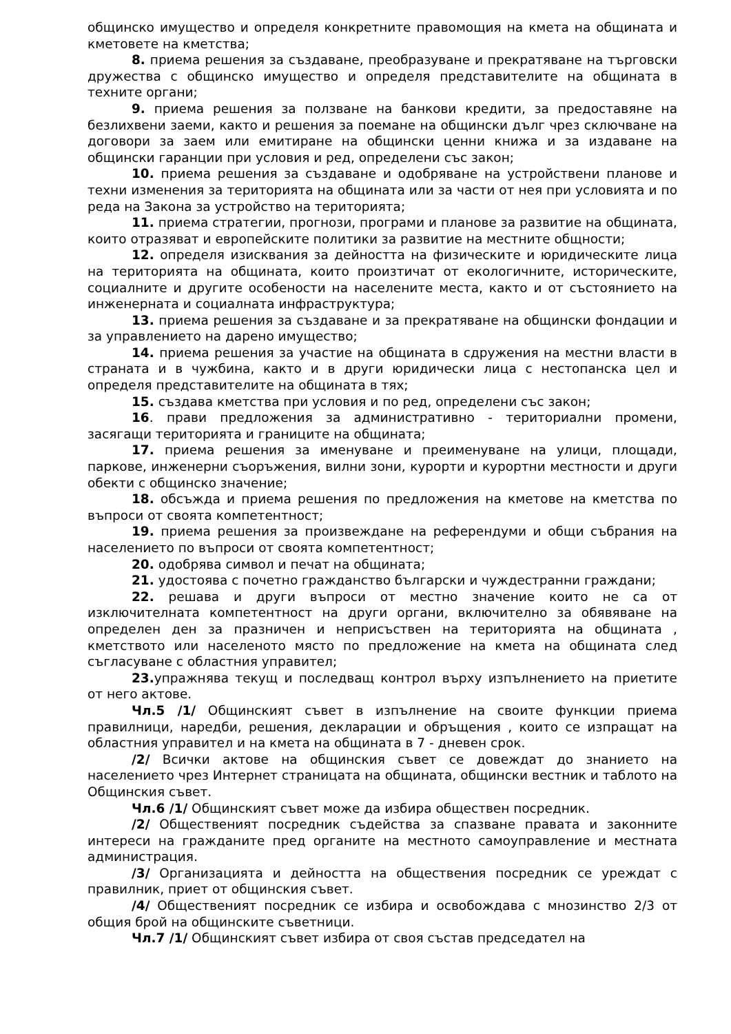общинско имущество и определя конкретните правомощия на кмета на общината и кметовете на кметства;
8. приема решения за създаване, преобразуване и прекратяване на търговски дружества с общинско имущество и определя представителите на общината в техните органи;
9. приема решения за ползване на банкови кредити, за предоставяне на безлихвени заеми, както и решения за поемане на общински дълг чрез сключване на договори за заем или емитиране на общински ценни книжа и за издаване на общински гаранции при условия и ред, определени със закон;
10. приема решения за създаване и одобряване на устройствени планове и техни изменения за територията на общината или за части от нея при условията и по реда на Закона за устройство на територията;
11. приема стратегии, прогнози, програми и планове за развитие на общината, които отразяват и европейските политики за развитие на местните общности;
12. определя изисквания за дейността на физическите и юридическите лица на територията на общината, които произтичат от екологичните, историческите, социалните и другите особености на населените места, както и от състоянието на инженерната и социалната инфраструктура;
13. приема решения за създаване и за прекратяване на общински фондации и за управлението на дарено имущество;
14. приема решения за участие на общината в сдружения на местни власти в страната и в чужбина, както и в други юридически лица с нестопанска цел и определя представителите на общината в тях;
15. създава кметства при условия и по ред, определени със закон;
16. прави предложения за административно - териториални промени, засягащи територията и границите на общината;
17. приема решения за именуване и преименуване на улици, площади, паркове, инженерни съоръжения, вилни зони, курорти и курортни местности и други обекти с общинско значение;
18. обсъжда и приема решения по предложения на кметове на кметства по въпроси от своята компетентност;
19. приема решения за произвеждане на референдуми и общи събрания на населението по въпроси от своята компетентност;
20. одобрява символ и печат на общината;
21. удостоява с почетно гражданство български и чуждестранни граждани;
22. решава и други въпроси от местно значение които не са от изключителната компетентност на други органи, включително за обявяване на определен ден за празничен и неприсъствен на територията на общината , кметството или населеното място по предложение на кмета на общината след съгласуване с областния управител;
23. упражнява текущ и последващ контрол върху изпълнението на приетите от него актове.
Чл.5 /1/ Общинският съвет в изпълнение на своите функции приема правилници, наредби, решения, декларации и обръщения , които се изпращат на областния управител и на кмета на общината в 7 - дневен срок.
/2/ Всички актове на общинския съвет се довеждат до знанието на населението чрез Интернет страницата на общината, общински вестник и таблото на Общинския съвет.
Чл.6 /1/ Общинският съвет може да избира обществен посредник.
/2/ Общественият посредник съдейства за спазване правата и законните интереси на гражданите пред органите на местното самоуправление и местната администрация.
/3/ Организацията и дейността на обществения посредник се уреждат с правилник, приет от общинския съвет.
/4/ Общественият посредник се избира и освобождава с мнозинство 2/3 от общия брой на общинските съветници.
Чл.7 /1/ Общинският съвет избира от своя състав председател на